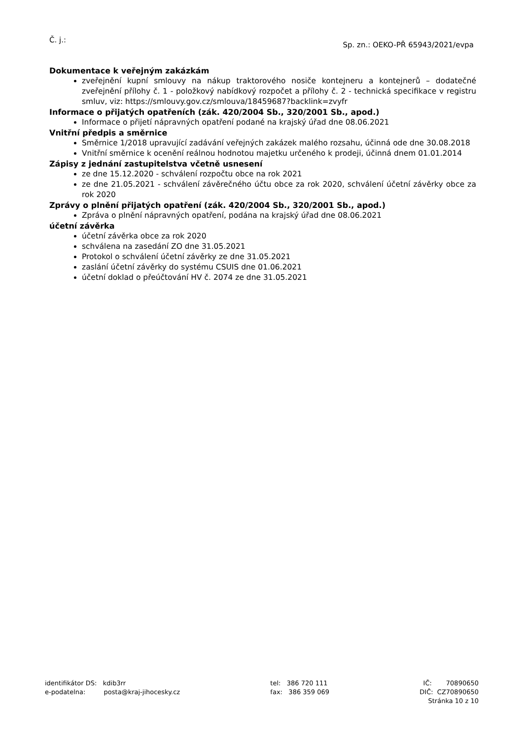Č. j.:
Sp. zn.: OEKO-PŘ 65943/2021/evpa
Dokumentace k veřejným zakázkám
zveřejnění kupní smlouvy na nákup traktorového nosiče kontejneru a kontejnerů – dodatečné zveřejnění přílohy č. 1 - položkový nabídkový rozpočet a přílohy č. 2 - technická specifikace v registru smluv, viz: https://smlouvy.gov.cz/smlouva/18459687?backlink=zvyfr
Informace o přijatých opatřeních (zák. 420/2004 Sb., 320/2001 Sb., apod.)
Informace o přijetí nápravných opatření podané na krajský úřad dne 08.06.2021
Vnitřní předpis a směrnice
Směrnice 1/2018 upravující zadávání veřejných zakázek malého rozsahu, účinná ode dne 30.08.2018
Vnitřní směrnice k ocenění reálnou hodnotou majetku určeného k prodeji, účinná dnem 01.01.2014
Zápisy z jednání zastupitelstva včetně usnesení
ze dne 15.12.2020 - schválení rozpočtu obce na rok 2021
ze dne 21.05.2021 - schválení závěrečného účtu obce za rok 2020, schválení účetní závěrky obce za rok 2020
Zprávy o plnění přijatých opatření (zák. 420/2004 Sb., 320/2001 Sb., apod.)
Zpráva o plnění nápravných opatření, podána na krajský úřad dne 08.06.2021
účetní závěrka
účetní závěrka obce za rok 2020
schválena na zasedání ZO dne 31.05.2021
Protokol o schválení účetní závěrky ze dne 31.05.2021
zaslání účetní závěrky do systému CSUIS dne 01.06.2021
účetní doklad o přeúčtování HV č. 2074 ze dne 31.05.2021
identifikátor DS: kdib3rr
e-podatelna: posta@kraj-jihocesky.cz
tel: 386 720 111
fax: 386 359 069
IČ: 70890650
DIČ: CZ70890650
Stránka 10 z 10